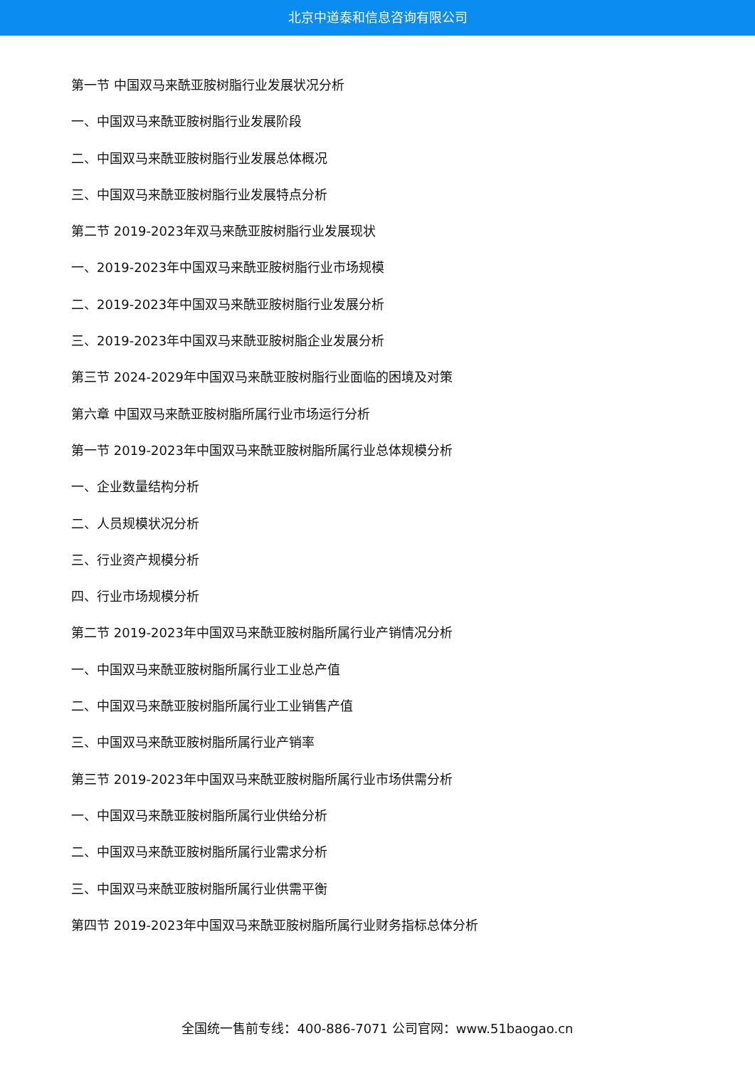北京中道泰和信息咨询有限公司
第一节 中国双马来酰亚胺树脂行业发展状况分析
一、中国双马来酰亚胺树脂行业发展阶段
二、中国双马来酰亚胺树脂行业发展总体概况
三、中国双马来酰亚胺树脂行业发展特点分析
第二节 2019-2023年双马来酰亚胺树脂行业发展现状
一、2019-2023年中国双马来酰亚胺树脂行业市场规模
二、2019-2023年中国双马来酰亚胺树脂行业发展分析
三、2019-2023年中国双马来酰亚胺树脂企业发展分析
第三节 2024-2029年中国双马来酰亚胺树脂行业面临的困境及对策
第六章 中国双马来酰亚胺树脂所属行业市场运行分析
第一节 2019-2023年中国双马来酰亚胺树脂所属行业总体规模分析
一、企业数量结构分析
二、人员规模状况分析
三、行业资产规模分析
四、行业市场规模分析
第二节 2019-2023年中国双马来酰亚胺树脂所属行业产销情况分析
一、中国双马来酰亚胺树脂所属行业工业总产值
二、中国双马来酰亚胺树脂所属行业工业销售产值
三、中国双马来酰亚胺树脂所属行业产销率
第三节 2019-2023年中国双马来酰亚胺树脂所属行业市场供需分析
一、中国双马来酰亚胺树脂所属行业供给分析
二、中国双马来酰亚胺树脂所属行业需求分析
三、中国双马来酰亚胺树脂所属行业供需平衡
第四节 2019-2023年中国双马来酰亚胺树脂所属行业财务指标总体分析
全国统一售前专线：400-886-7071 公司官网：www.51baogao.cn